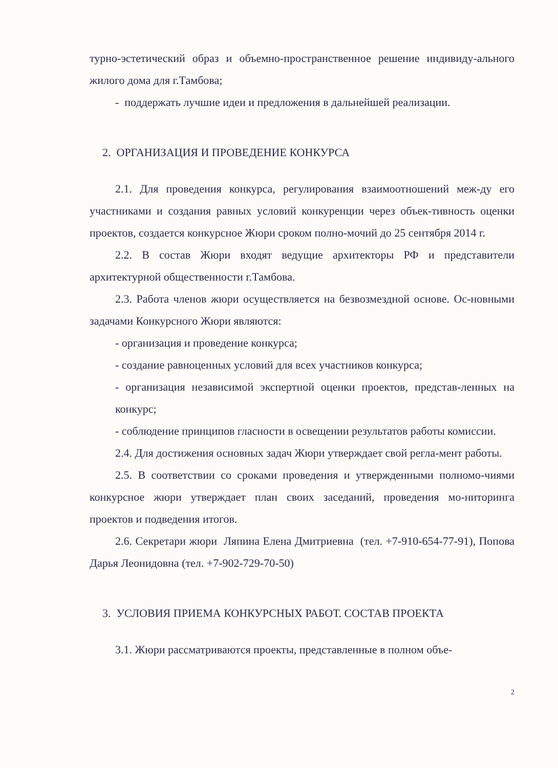турно-эстетический образ и объемно-пространственное решение индивиду-ального жилого дома для г.Тамбова;
- поддержать лучшие идеи и предложения в дальнейшей реализации.
2. ОРГАНИЗАЦИЯ И ПРОВЕДЕНИЕ КОНКУРСА
2.1. Для проведения конкурса, регулирования взаимоотношений меж-ду его участниками и создания равных условий конкуренции через объек-тивность оценки проектов, создается конкурсное Жюри сроком полно-мочий до 25 сентября 2014 г.
2.2. В состав Жюри входят ведущие архитекторы РФ и представители архитектурной общественности г.Тамбова.
2.3. Работа членов жюри осуществляется на безвозмездной основе. Ос-новными задачами Конкурсного Жюри являются:
- организация и проведение конкурса;
- создание равноценных условий для всех участников конкурса;
- организация независимой экспертной оценки проектов, представ-ленных на конкурс;
- соблюдение принципов гласности в освещении результатов работы комиссии.
2.4. Для достижения основных задач Жюри утверждает свой регла-мент работы.
2.5. В соответствии со сроками проведения и утвержденными полномо-чиями конкурсное жюри утверждает план своих заседаний, проведения мо-ниторинга проектов и подведения итогов.
2.6. Секретари жюри Ляпина Елена Дмитриевна (тел. +7-910-654-77-91), Попова Дарья Леонидовна (тел. +7-902-729-70-50)
3. УСЛОВИЯ ПРИЕМА КОНКУРСНЫХ РАБОТ. СОСТАВ ПРОЕКТА
3.1. Жюри рассматриваются проекты, представленные в полном объе-
2